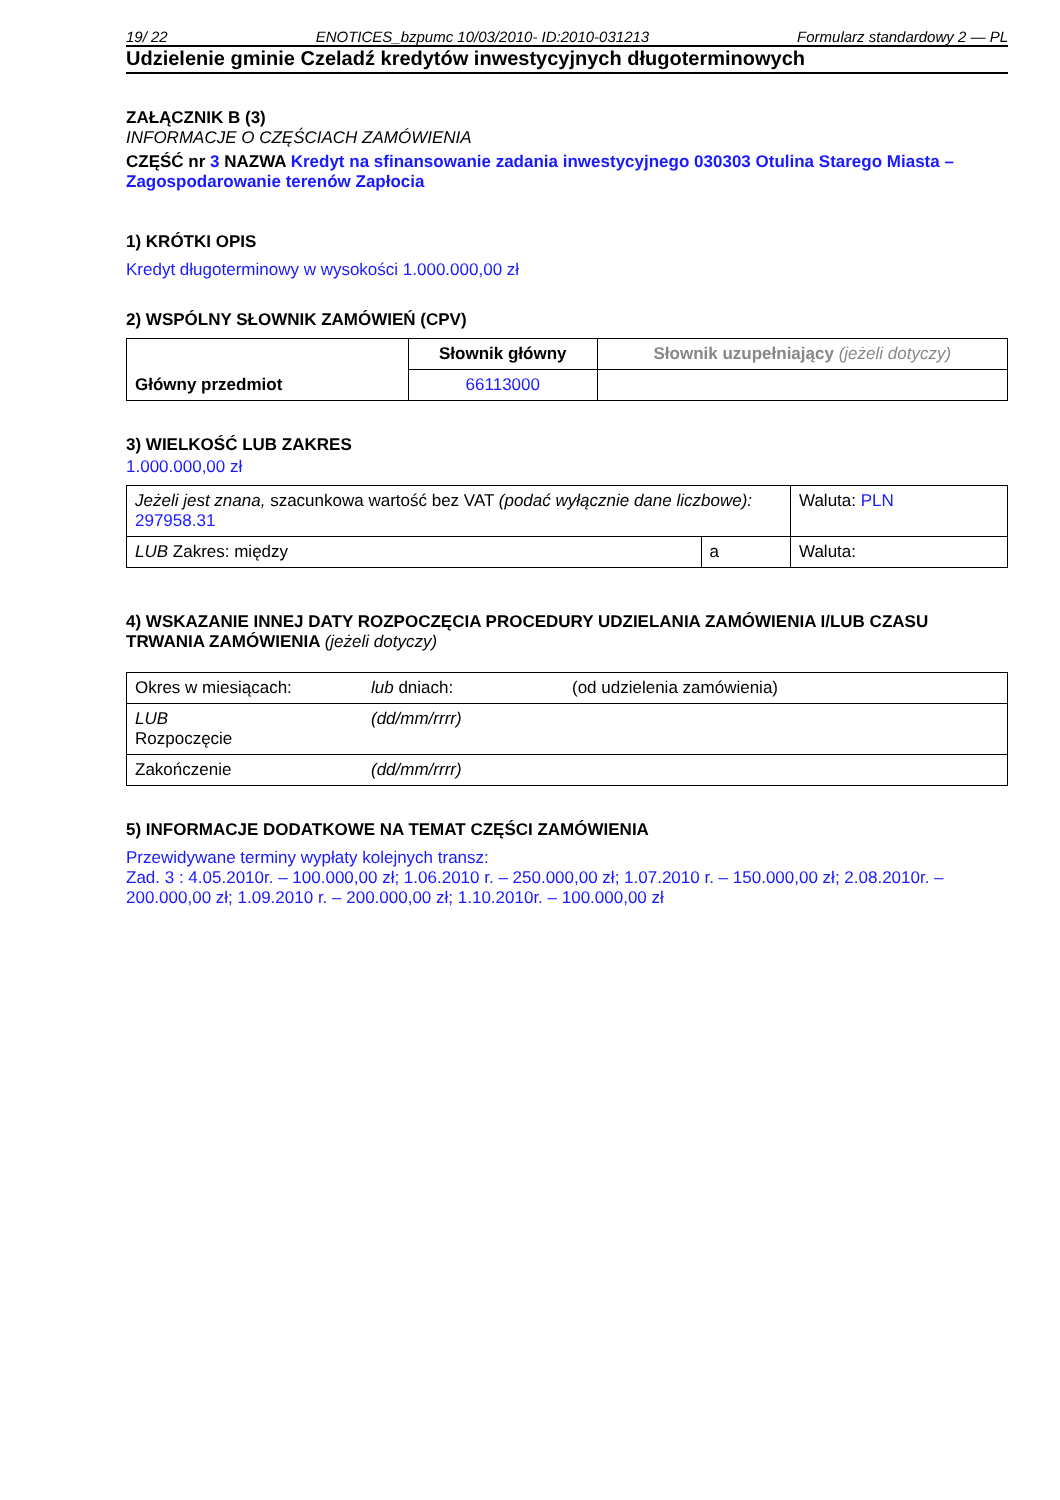19/ 22 ENOTICES_bzpumc 10/03/2010- ID:2010-031213 Formularz standardowy 2 — PL
Udzielenie gminie Czeladź kredytów inwestycyjnych długoterminowych
ZAŁĄCZNIK B (3)
INFORMACJE O CZĘŚCIACH ZAMÓWIENIA
CZĘŚĆ nr 3 NAZWA Kredyt na sfinansowanie zadania inwestycyjnego 030303 Otulina Starego Miasta – Zagospodarowanie terenów Zapłocia
1) KRÓTKI OPIS
Kredyt długoterminowy w wysokości 1.000.000,00 zł
2) WSPÓLNY SŁOWNIK ZAMÓWIEŃ (CPV)
| Główny przedmiot | Słownik główny | Słownik uzupełniający (jeżeli dotyczy) |
| | 66113000 | |
3) WIELKOŚĆ LUB ZAKRES
1.000.000,00 zł
| Jeżeli jest znana, szacunkowa wartość bez VAT (podać wyłącznie dane liczbowe): 297958.31 | | Waluta: PLN |
| LUB Zakres: między | a | Waluta: |
4) WSKAZANIE INNEJ DATY ROZPOCZĘCIA PROCEDURY UDZIELANIA ZAMÓWIENIA I/LUB CZASU TRWANIA ZAMÓWIENIA (jeżeli dotyczy)
| Okres w miesiącach: | lub dniach: | (od udzielenia zamówienia) |
| LUB Rozpoczęcie | (dd/mm/rrrr) | |
| Zakończenie | (dd/mm/rrrr) | |
5) INFORMACJE DODATKOWE NA TEMAT CZĘŚCI ZAMÓWIENIA
Przewidywane terminy wypłaty kolejnych transz:
Zad. 3 : 4.05.2010r. – 100.000,00 zł; 1.06.2010 r. – 250.000,00 zł; 1.07.2010 r. – 150.000,00 zł; 2.08.2010r. – 200.000,00 zł; 1.09.2010 r. – 200.000,00 zł; 1.10.2010r. – 100.000,00 zł